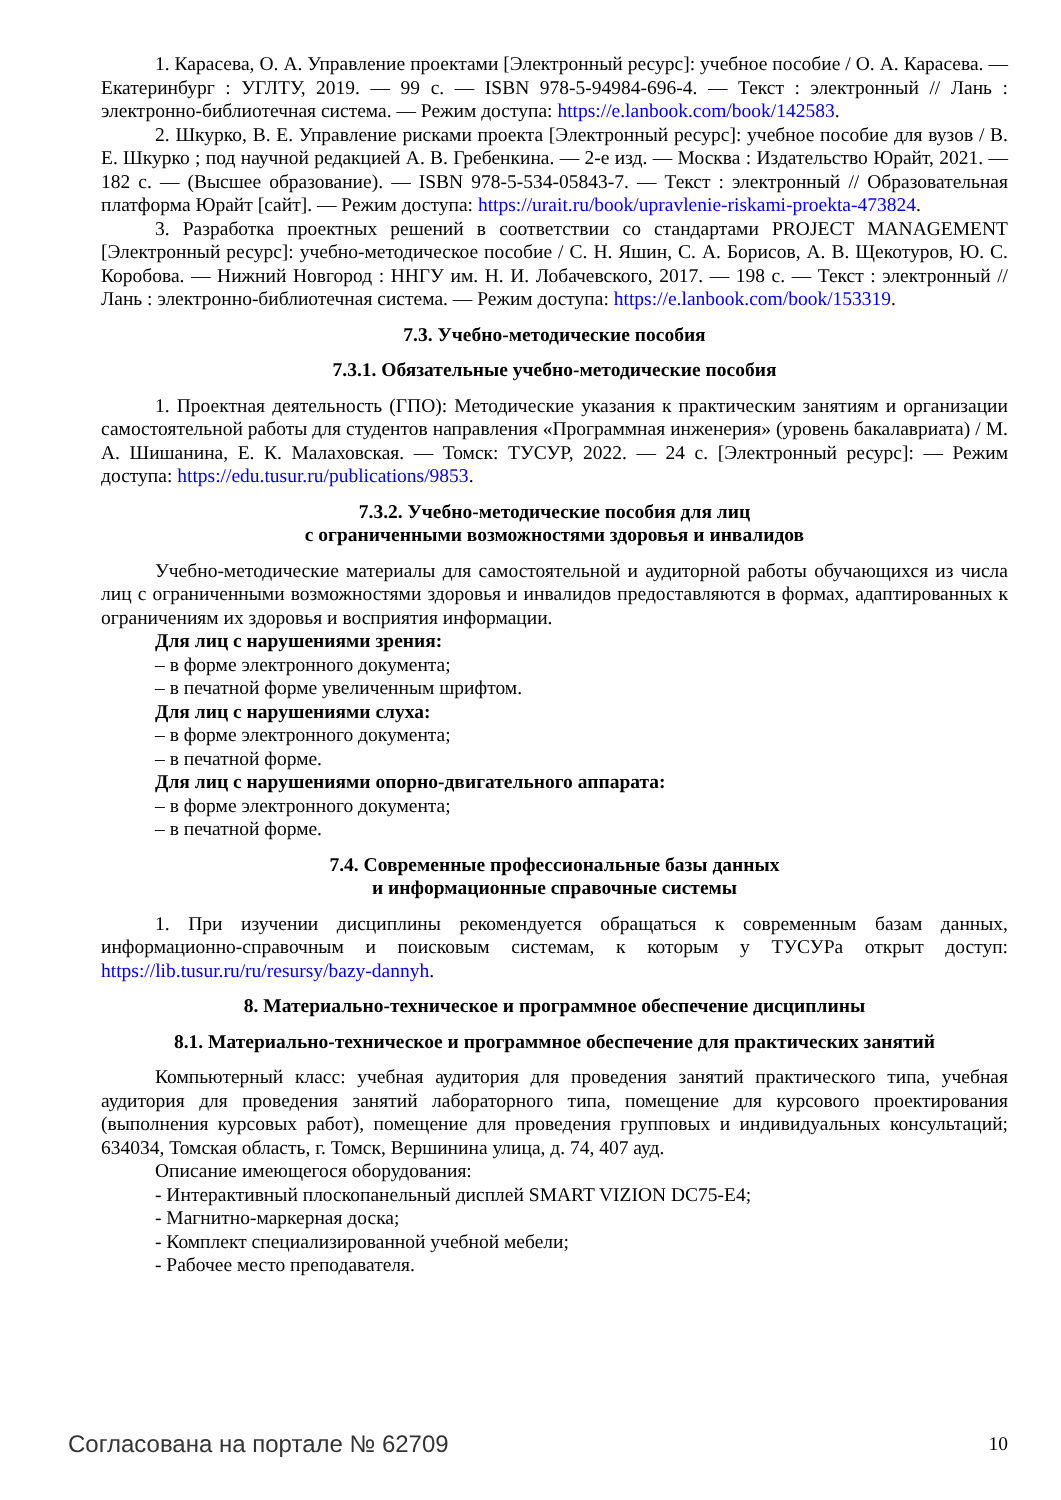1. Карасева, О. А. Управление проектами [Электронный ресурс]: учебное пособие / О. А. Карасева. — Екатеринбург : УГЛТУ, 2019. — 99 с. — ISBN 978-5-94984-696-4. — Текст : электронный // Лань : электронно-библиотечная система. — Режим доступа: https://e.lanbook.com/book/142583.
2. Шкурко, В. Е. Управление рисками проекта [Электронный ресурс]: учебное пособие для вузов / В. Е. Шкурко ; под научной редакцией А. В. Гребенкина. — 2-е изд. — Москва : Издательство Юрайт, 2021. — 182 с. — (Высшее образование). — ISBN 978-5-534-05843-7. — Текст : электронный // Образовательная платформа Юрайт [сайт]. — Режим доступа: https://urait.ru/book/upravlenie-riskami-proekta-473824.
3. Разработка проектных решений в соответствии со стандартами PROJECT MANAGEMENT [Электронный ресурс]: учебно-методическое пособие / С. Н. Яшин, С. А. Борисов, А. В. Щекотуров, Ю. С. Коробова. — Нижний Новгород : ННГУ им. Н. И. Лобачевского, 2017. — 198 с. — Текст : электронный // Лань : электронно-библиотечная система. — Режим доступа: https://e.lanbook.com/book/153319.
7.3. Учебно-методические пособия
7.3.1. Обязательные учебно-методические пособия
1. Проектная деятельность (ГПО): Методические указания к практическим занятиям и организации самостоятельной работы для студентов направления «Программная инженерия» (уровень бакалавриата) / М. А. Шишанина, Е. К. Малаховская. — Томск: ТУСУР, 2022. — 24 с. [Электронный ресурс]: — Режим доступа: https://edu.tusur.ru/publications/9853.
7.3.2. Учебно-методические пособия для лиц
с ограниченными возможностями здоровья и инвалидов
Учебно-методические материалы для самостоятельной и аудиторной работы обучающихся из числа лиц с ограниченными возможностями здоровья и инвалидов предоставляются в формах, адаптированных к ограничениям их здоровья и восприятия информации.
Для лиц с нарушениями зрения:
– в форме электронного документа;
– в печатной форме увеличенным шрифтом.
Для лиц с нарушениями слуха:
– в форме электронного документа;
– в печатной форме.
Для лиц с нарушениями опорно-двигательного аппарата:
– в форме электронного документа;
– в печатной форме.
7.4. Современные профессиональные базы данных
и информационные справочные системы
1. При изучении дисциплины рекомендуется обращаться к современным базам данных, информационно-справочным и поисковым системам, к которым у ТУСУРа открыт доступ: https://lib.tusur.ru/ru/resursy/bazy-dannyh.
8. Материально-техническое и программное обеспечение дисциплины
8.1. Материально-техническое и программное обеспечение для практических занятий
Компьютерный класс: учебная аудитория для проведения занятий практического типа, учебная аудитория для проведения занятий лабораторного типа, помещение для курсового проектирования (выполнения курсовых работ), помещение для проведения групповых и индивидуальных консультаций; 634034, Томская область, г. Томск, Вершинина улица, д. 74, 407 ауд.
Описание имеющегося оборудования:
- Интерактивный плоскопанельный дисплей SMART VIZION DC75-E4;
- Магнитно-маркерная доска;
- Комплект специализированной учебной мебели;
- Рабочее место преподавателя.
Согласована на портале № 62709 10